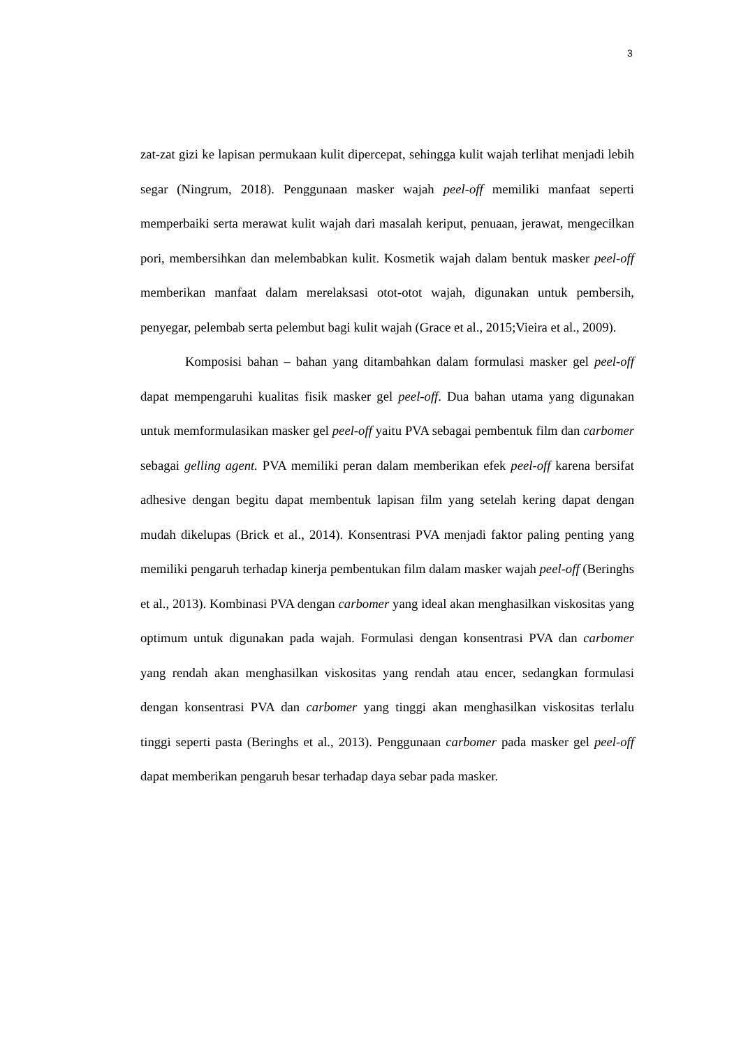3
zat-zat gizi ke lapisan permukaan kulit dipercepat, sehingga kulit wajah terlihat menjadi lebih segar (Ningrum, 2018). Penggunaan masker wajah peel-off memiliki manfaat seperti memperbaiki serta merawat kulit wajah dari masalah keriput, penuaan, jerawat, mengecilkan pori, membersihkan dan melembabkan kulit. Kosmetik wajah dalam bentuk masker peel-off memberikan manfaat dalam merelaksasi otot-otot wajah, digunakan untuk pembersih, penyegar, pelembab serta pelembut bagi kulit wajah (Grace et al., 2015;Vieira et al., 2009).
Komposisi bahan – bahan yang ditambahkan dalam formulasi masker gel peel-off dapat mempengaruhi kualitas fisik masker gel peel-off. Dua bahan utama yang digunakan untuk memformulasikan masker gel peel-off yaitu PVA sebagai pembentuk film dan carbomer sebagai gelling agent. PVA memiliki peran dalam memberikan efek peel-off karena bersifat adhesive dengan begitu dapat membentuk lapisan film yang setelah kering dapat dengan mudah dikelupas (Brick et al., 2014). Konsentrasi PVA menjadi faktor paling penting yang memiliki pengaruh terhadap kinerja pembentukan film dalam masker wajah peel-off (Beringhs et al., 2013). Kombinasi PVA dengan carbomer yang ideal akan menghasilkan viskositas yang optimum untuk digunakan pada wajah. Formulasi dengan konsentrasi PVA dan carbomer yang rendah akan menghasilkan viskositas yang rendah atau encer, sedangkan formulasi dengan konsentrasi PVA dan carbomer yang tinggi akan menghasilkan viskositas terlalu tinggi seperti pasta (Beringhs et al., 2013). Penggunaan carbomer pada masker gel peel-off dapat memberikan pengaruh besar terhadap daya sebar pada masker.